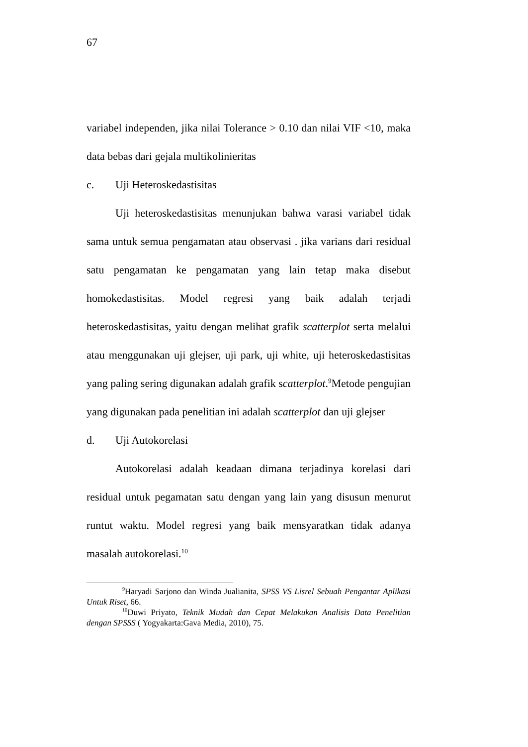67
variabel independen, jika nilai Tolerance > 0.10 dan nilai VIF <10, maka data bebas dari gejala multikolinieritas
c. Uji Heteroskedastisitas
Uji heteroskedastisitas menunjukan bahwa varasi variabel tidak sama untuk semua pengamatan atau observasi . jika varians dari residual satu pengamatan ke pengamatan yang lain tetap maka disebut homokedastisitas. Model regresi yang baik adalah terjadi heteroskedastisitas, yaitu dengan melihat grafik scatterplot serta melalui atau menggunakan uji glejser, uji park, uji white, uji heteroskedastisitas yang paling sering digunakan adalah grafik scatterplot.<sup>9</sup>Metode pengujian yang digunakan pada penelitian ini adalah scatterplot dan uji glejser
d. Uji Autokorelasi
Autokorelasi adalah keadaan dimana terjadinya korelasi dari residual untuk pegamatan satu dengan yang lain yang disusun menurut runtut waktu. Model regresi yang baik mensyaratkan tidak adanya masalah autokorelasi.<sup>10</sup>
<sup>9</sup> Haryadi Sarjono dan Winda Jualianita, SPSS VS Lisrel Sebuah Pengantar Aplikasi Untuk Riset, 66.
<sup>10</sup> Duwi Priyato, Teknik Mudah dan Cepat Melakukan Analisis Data Penelitian dengan SPSSS ( Yogyakarta:Gava Media, 2010), 75.